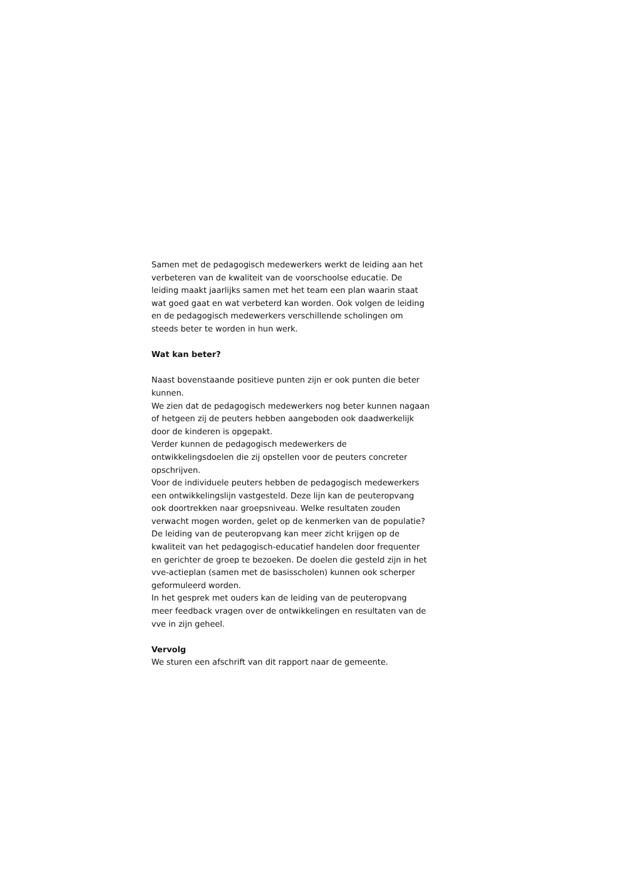Samen met de pedagogisch medewerkers werkt de leiding aan het verbeteren van de kwaliteit van de voorschoolse educatie. De leiding maakt jaarlijks samen met het team een plan waarin staat wat goed gaat en wat verbeterd kan worden. Ook volgen de leiding en de pedagogisch medewerkers verschillende scholingen om steeds beter te worden in hun werk.
Wat kan beter?
Naast bovenstaande positieve punten zijn er ook punten die beter kunnen.
We zien dat de pedagogisch medewerkers nog beter kunnen nagaan of hetgeen zij de peuters hebben aangeboden ook daadwerkelijk door de kinderen is opgepakt.
Verder kunnen de pedagogisch medewerkers de ontwikkelingsdoelen die zij opstellen voor de peuters concreter opschrijven.
Voor de individuele peuters hebben de pedagogisch medewerkers een ontwikkelingslijn vastgesteld. Deze lijn kan de peuteropvang ook doortrekken naar groepsniveau. Welke resultaten zouden verwacht mogen worden, gelet op de kenmerken van de populatie?
De leiding van de peuteropvang kan meer zicht krijgen op de kwaliteit van het pedagogisch-educatief handelen door frequenter en gerichter de groep te bezoeken. De doelen die gesteld zijn in het vve-actieplan (samen met de basisscholen) kunnen ook scherper geformuleerd worden.
In het gesprek met ouders kan de leiding van de peuteropvang meer feedback vragen over de ontwikkelingen en resultaten van de vve in zijn geheel.
Vervolg
We sturen een afschrift van dit rapport naar de gemeente.